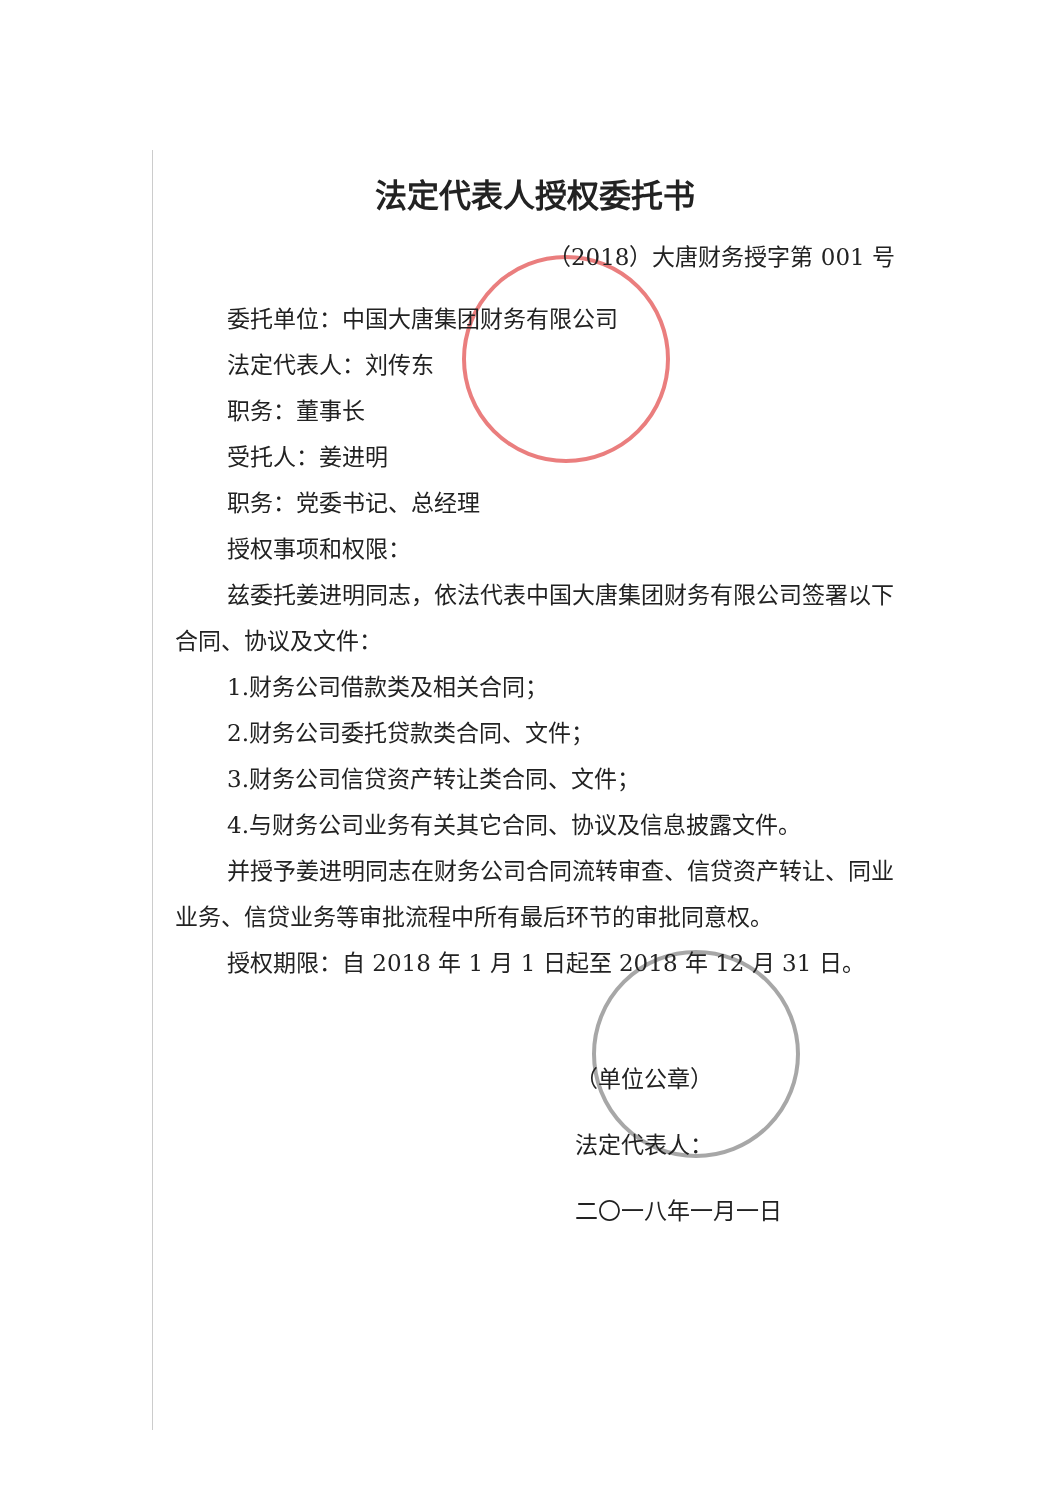法定代表人授权委托书
（2018）大唐财务授字第 001 号
委托单位：中国大唐集团财务有限公司
法定代表人：刘传东
职务：董事长
受托人：姜进明
职务：党委书记、总经理
授权事项和权限：
兹委托姜进明同志，依法代表中国大唐集团财务有限公司签署以下合同、协议及文件：
1.财务公司借款类及相关合同；
2.财务公司委托贷款类合同、文件；
3.财务公司信贷资产转让类合同、文件；
4.与财务公司业务有关其它合同、协议及信息披露文件。
并授予姜进明同志在财务公司合同流转审查、信贷资产转让、同业业务、信贷业务等审批流程中所有最后环节的审批同意权。
授权期限：自 2018 年 1 月 1 日起至 2018 年 12 月 31 日。
（单位公章）
法定代表人：
二〇一八年一月一日